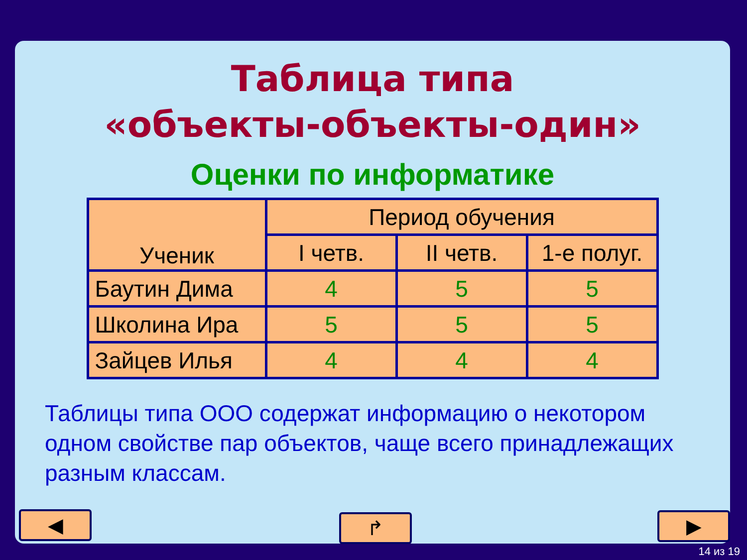Таблица типа
«объекты-объекты-один»
Оценки по информатике
| Ученик | Период обучения | | |
| --- | --- | --- | --- |
| | I четв. | II четв. | 1-е полуг. |
| Баутин Дима | 4 | 5 | 5 |
| Школина Ира | 5 | 5 | 5 |
| Зайцев Илья | 4 | 4 | 4 |
Таблицы типа ООО содержат информацию о некотором одном свойстве пар объектов, чаще всего принадлежащих разным классам.
◀ ↱ ▶
14 из 19